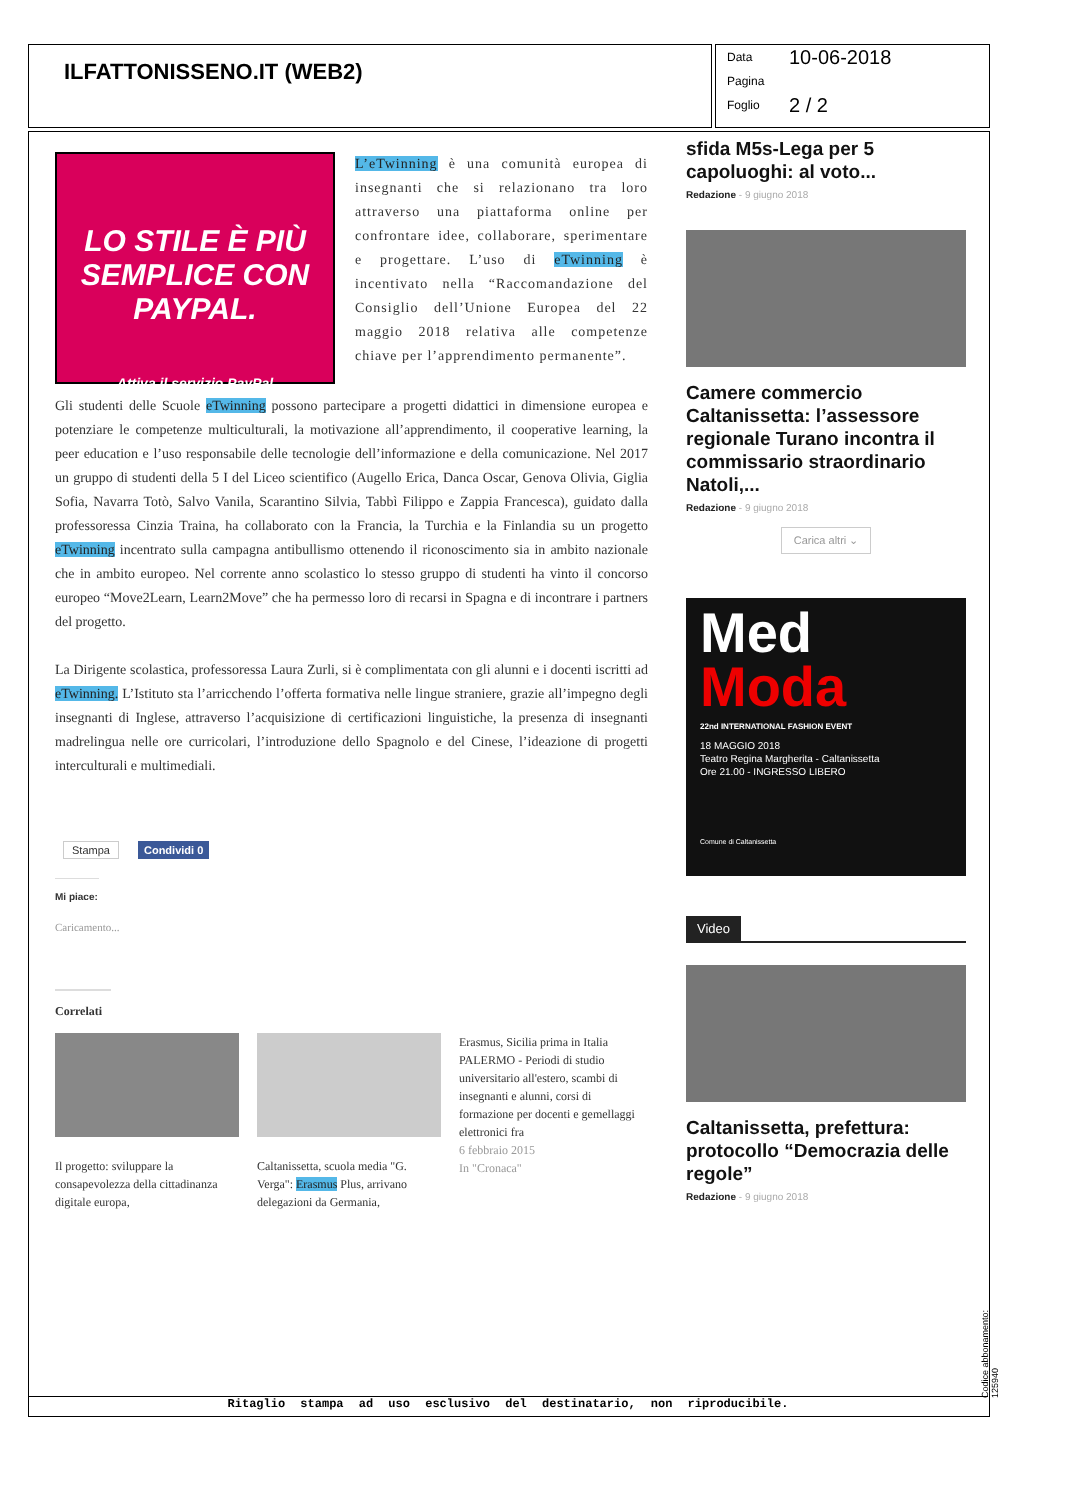ILFATTONISSENO.IT (WEB2)
Data 10-06-2018
Pagina
Foglio 2 / 2
LO STILE È PIÙ SEMPLICE CON PAYPAL.
Attiva il servizio PayPal
L’eTwinning è una comunità europea di insegnanti che si relazionano tra loro attraverso una piattaforma online per confrontare idee, collaborare, sperimentare e progettare. L’uso di eTwinning è incentivato nella “Raccomandazione del Consiglio dell’Unione Europea del 22 maggio 2018 relativa alle competenze chiave per l’apprendimento permanente”.
Gli studenti delle Scuole eTwinning possono partecipare a progetti didattici in dimensione europea e potenziare le competenze multiculturali, la motivazione all’apprendimento, il cooperative learning, la peer education e l’uso responsabile delle tecnologie dell’informazione e della comunicazione. Nel 2017 un gruppo di studenti della 5 I del Liceo scientifico (Augello Erica, Danca Oscar, Genova Olivia, Giglia Sofia, Navarra Totò, Salvo Vanila, Scarantino Silvia, Tabbì Filippo e Zappia Francesca), guidato dalla professoressa Cinzia Traina, ha collaborato con la Francia, la Turchia e la Finlandia su un progetto eTwinning incentrato sulla campagna antibullismo ottenendo il riconoscimento sia in ambito nazionale che in ambito europeo. Nel corrente anno scolastico lo stesso gruppo di studenti ha vinto il concorso europeo “Move2Learn, Learn2Move” che ha permesso loro di recarsi in Spagna e di incontrare i partners del progetto.
La Dirigente scolastica, professoressa Laura Zurli, si è complimentata con gli alunni e i docenti iscritti ad eTwinning. L’Istituto sta l’arricchendo l’offerta formativa nelle lingue straniere, grazie all’impegno degli insegnanti di Inglese, attraverso l’acquisizione di certificazioni linguistiche, la presenza di insegnanti madrelingua nelle ore curricolari, l’introduzione dello Spagnolo e del Cinese, l’ideazione di progetti interculturali e multimediali.
Stampa Condividi 0
Mi piace:
Caricamento...
Correlati
Il progetto: sviluppare la consapevolezza della cittadinanza digitale europa,
Caltanissetta, scuola media "G. Verga": Erasmus Plus, arrivano delegazioni da Germania,
Erasmus, Sicilia prima in Italia PALERMO - Periodi di studio universitario all'estero, scambi di insegnanti e alunni, corsi di formazione per docenti e gemellaggi elettronici fra
6 febbraio 2015
In "Cronaca"
sfida M5s-Lega per 5 capoluoghi: al voto...
Redazione - 9 giugno 2018
Camere commercio Caltanissetta: l’assessore regionale Turano incontra il commissario straordinario Natoli,...
Redazione - 9 giugno 2018
Carica altri ⌄
Med
Moda
22nd INTERNATIONAL FASHION EVENT
18 MAGGIO 2018
Teatro Regina Margherita - Caltanissetta
Ore 21.00 - INGRESSO LIBERO
Comune di Caltanissetta
Video
Caltanissetta, prefettura: protocollo “Democrazia delle regole”
Redazione - 9 giugno 2018
Ritaglio stampa ad uso esclusivo del destinatario, non riproducibile. Codice abbonamento: 125940